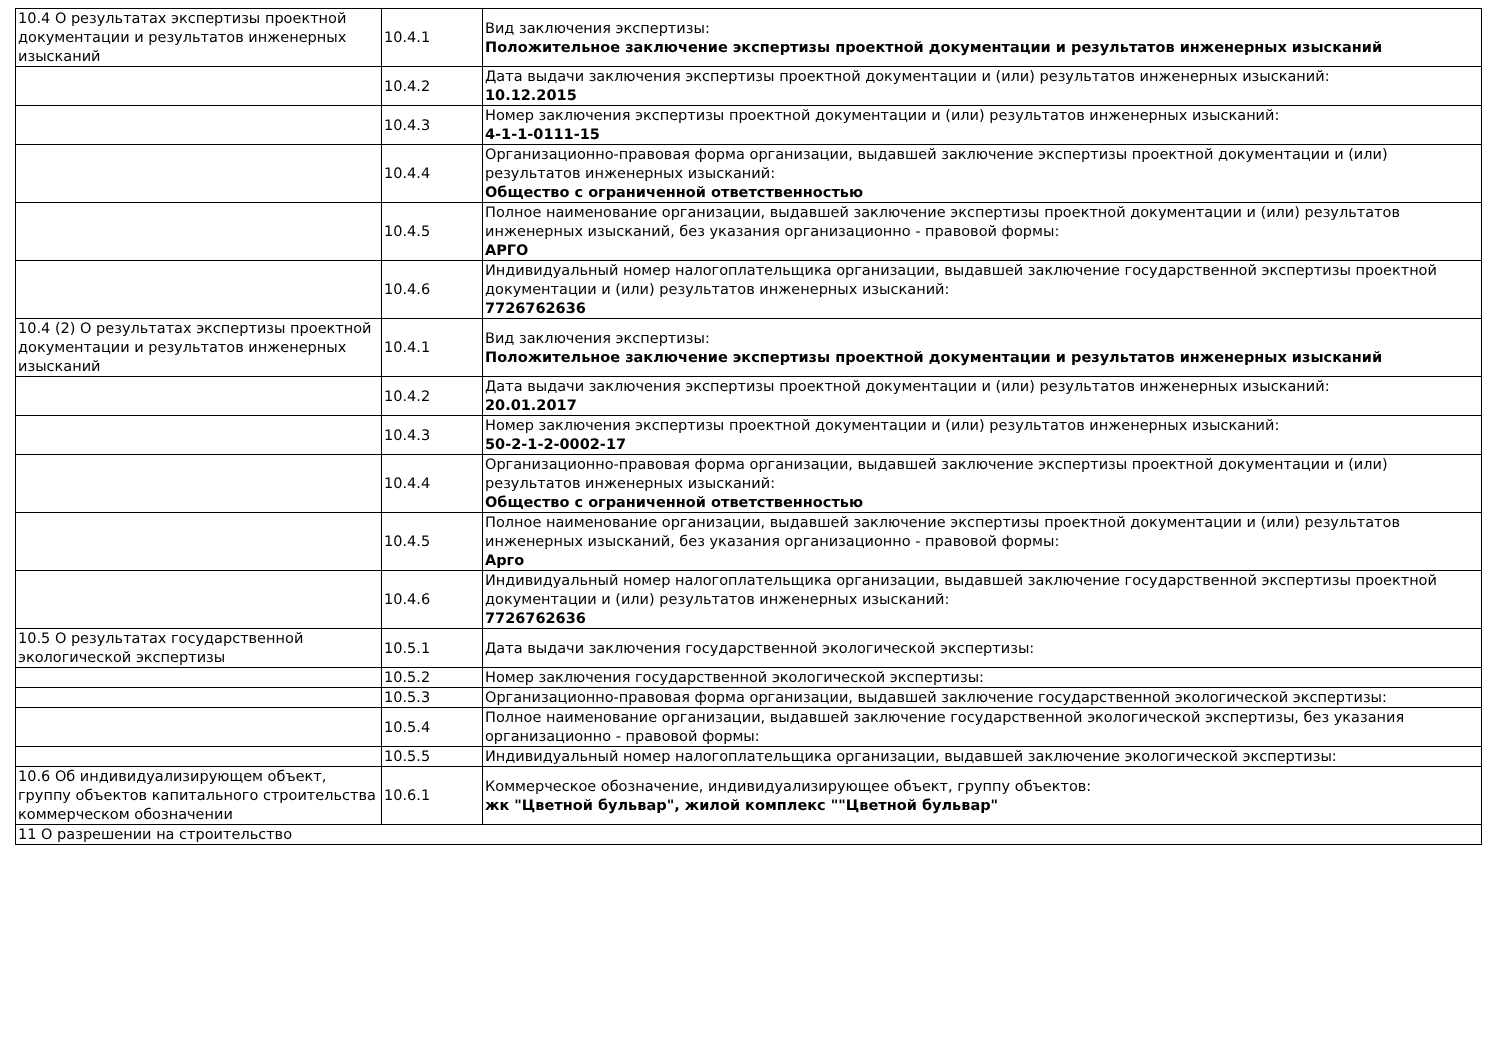| 10.4 О результатах экспертизы проектной документации и результатов инженерных изысканий | 10.4.1 | Вид заключения экспертизы: Положительное заключение экспертизы проектной документации и результатов инженерных изысканий |
| | 10.4.2 | Дата выдачи заключения экспертизы проектной документации и (или) результатов инженерных изысканий: 10.12.2015 |
| | 10.4.3 | Номер заключения экспертизы проектной документации и (или) результатов инженерных изысканий: 4-1-1-0111-15 |
| | 10.4.4 | Организационно-правовая форма организации, выдавшей заключение экспертизы проектной документации и (или) результатов инженерных изысканий: Общество с ограниченной ответственностью |
| | 10.4.5 | Полное наименование организации, выдавшей заключение экспертизы проектной документации и (или) результатов инженерных изысканий, без указания организационно - правовой формы: АРГО |
| | 10.4.6 | Индивидуальный номер налогоплательщика организации, выдавшей заключение государственной экспертизы проектной документации и (или) результатов инженерных изысканий: 7726762636 |
| 10.4 (2) О результатах экспертизы проектной документации и результатов инженерных изысканий | 10.4.1 | Вид заключения экспертизы: Положительное заключение экспертизы проектной документации и результатов инженерных изысканий |
| | 10.4.2 | Дата выдачи заключения экспертизы проектной документации и (или) результатов инженерных изысканий: 20.01.2017 |
| | 10.4.3 | Номер заключения экспертизы проектной документации и (или) результатов инженерных изысканий: 50-2-1-2-0002-17 |
| | 10.4.4 | Организационно-правовая форма организации, выдавшей заключение экспертизы проектной документации и (или) результатов инженерных изысканий: Общество с ограниченной ответственностью |
| | 10.4.5 | Полное наименование организации, выдавшей заключение экспертизы проектной документации и (или) результатов инженерных изысканий, без указания организационно - правовой формы: Арго |
| | 10.4.6 | Индивидуальный номер налогоплательщика организации, выдавшей заключение государственной экспертизы проектной документации и (или) результатов инженерных изысканий: 7726762636 |
| 10.5 О результатах государственной экологической экспертизы | 10.5.1 | Дата выдачи заключения государственной экологической экспертизы: |
| | 10.5.2 | Номер заключения государственной экологической экспертизы: |
| | 10.5.3 | Организационно-правовая форма организации, выдавшей заключение государственной экологической экспертизы: |
| | 10.5.4 | Полное наименование организации, выдавшей заключение государственной экологической экспертизы, без указания организационно - правовой формы: |
| | 10.5.5 | Индивидуальный номер налогоплательщика организации, выдавшей заключение экологической экспертизы: |
| 10.6 Об индивидуализирующем объект, группу объектов капитального строительства коммерческом обозначении | 10.6.1 | Коммерческое обозначение, индивидуализирующее объект, группу объектов: жк "Цветной бульвар", жилой комплекс ""Цветной бульвар" |
| 11 О разрешении на строительство | | |